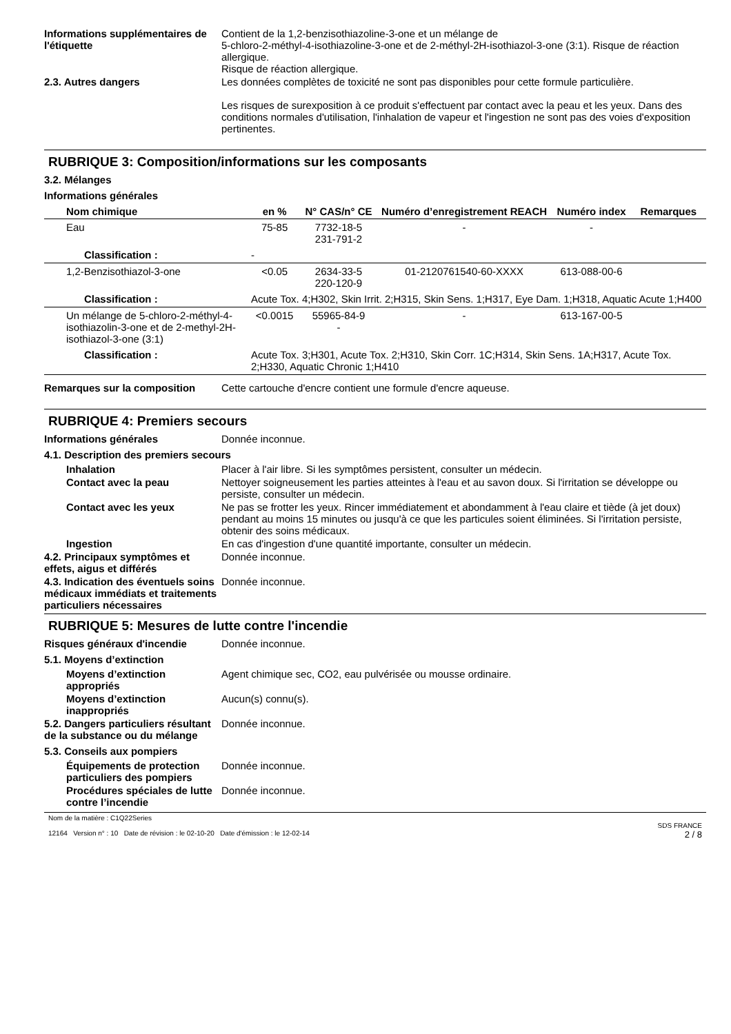Informations supplémentaires de l'étiquette
Contient de la 1,2-benzisothiazoline-3-one et un mélange de
5-chloro-2-méthyl-4-isothiazoline-3-one et de 2-méthyl-2H-isothiazol-3-one (3:1). Risque de réaction allergique.
Risque de réaction allergique.
2.3. Autres dangers Les données complètes de toxicité ne sont pas disponibles pour cette formule particulière.
Les risques de surexposition à ce produit s'effectuent par contact avec la peau et les yeux. Dans des conditions normales d'utilisation, l'inhalation de vapeur et l'ingestion ne sont pas des voies d'exposition pertinentes.
RUBRIQUE 3: Composition/informations sur les composants
3.2. Mélanges
Informations générales
| Nom chimique | en % | N° CAS/n° CE | Numéro d’enregistrement REACH | Numéro index | Remarques |
| --- | --- | --- | --- | --- | --- |
| Eau | 75-85 | 7732-18-5 231-791-2 | - | - | |
| Classification : | - | | | | |
| 1,2-Benzisothiazol-3-one | <0.05 | 2634-33-5 220-120-9 | 01-2120761540-60-XXXX | 613-088-00-6 | |
| Classification : | Acute Tox. 4;H302, Skin Irrit. 2;H315, Skin Sens. 1;H317, Eye Dam. 1;H318, Aquatic Acute 1;H400 | | | | |
| Un mélange de 5-chloro-2-méthyl-4-isothiazolin-3-one et de 2-methyl-2H-isothiazol-3-one (3:1) | <0.0015 | 55965-84-9 - | - | 613-167-00-5 | |
| Classification : | Acute Tox. 3;H301, Acute Tox. 2;H310, Skin Corr. 1C;H314, Skin Sens. 1A;H317, Acute Tox. 2;H330, Aquatic Chronic 1;H410 | | | | |
Remarques sur la composition Cette cartouche d'encre contient une formule d'encre aqueuse.
RUBRIQUE 4: Premiers secours
Informations générales Donnée inconnue.
4.1. Description des premiers secours
Inhalation Placer à l'air libre. Si les symptômes persistent, consulter un médecin.
Contact avec la peau Nettoyer soigneusement les parties atteintes à l'eau et au savon doux. Si l'irritation se développe ou persiste, consulter un médecin.
Contact avec les yeux Ne pas se frotter les yeux. Rincer immédiatement et abondamment à l'eau claire et tiède (à jet doux) pendant au moins 15 minutes ou jusqu'à ce que les particules soient éliminées. Si l'irritation persiste, obtenir des soins médicaux.
Ingestion En cas d'ingestion d'une quantité importante, consulter un médecin.
4.2. Principaux symptômes et effets, aigus et différés
Donnée inconnue.
4.3. Indication des éventuels soins médicaux immédiats et traitements particuliers nécessaires
Donnée inconnue.
RUBRIQUE 5: Mesures de lutte contre l'incendie
Risques généraux d'incendie Donnée inconnue.
5.1. Moyens d’extinction
Moyens d’extinction appropriés
Agent chimique sec, CO2, eau pulvérisée ou mousse ordinaire.
Moyens d’extinction inappropriés
Aucun(s) connu(s).
5.2. Dangers particuliers résultant de la substance ou du mélange
Donnée inconnue.
5.3. Conseils aux pompiers
Équipements de protection particuliers des pompiers
Donnée inconnue.
Procédures spéciales de lutte contre l’incendie
Donnée inconnue.
Nom de la matière : C1Q22Series
12164 Version n° : 10 Date de révision : le 02-10-20 Date d'émission : le 12-02-14
SDS FRANCE
2 / 8